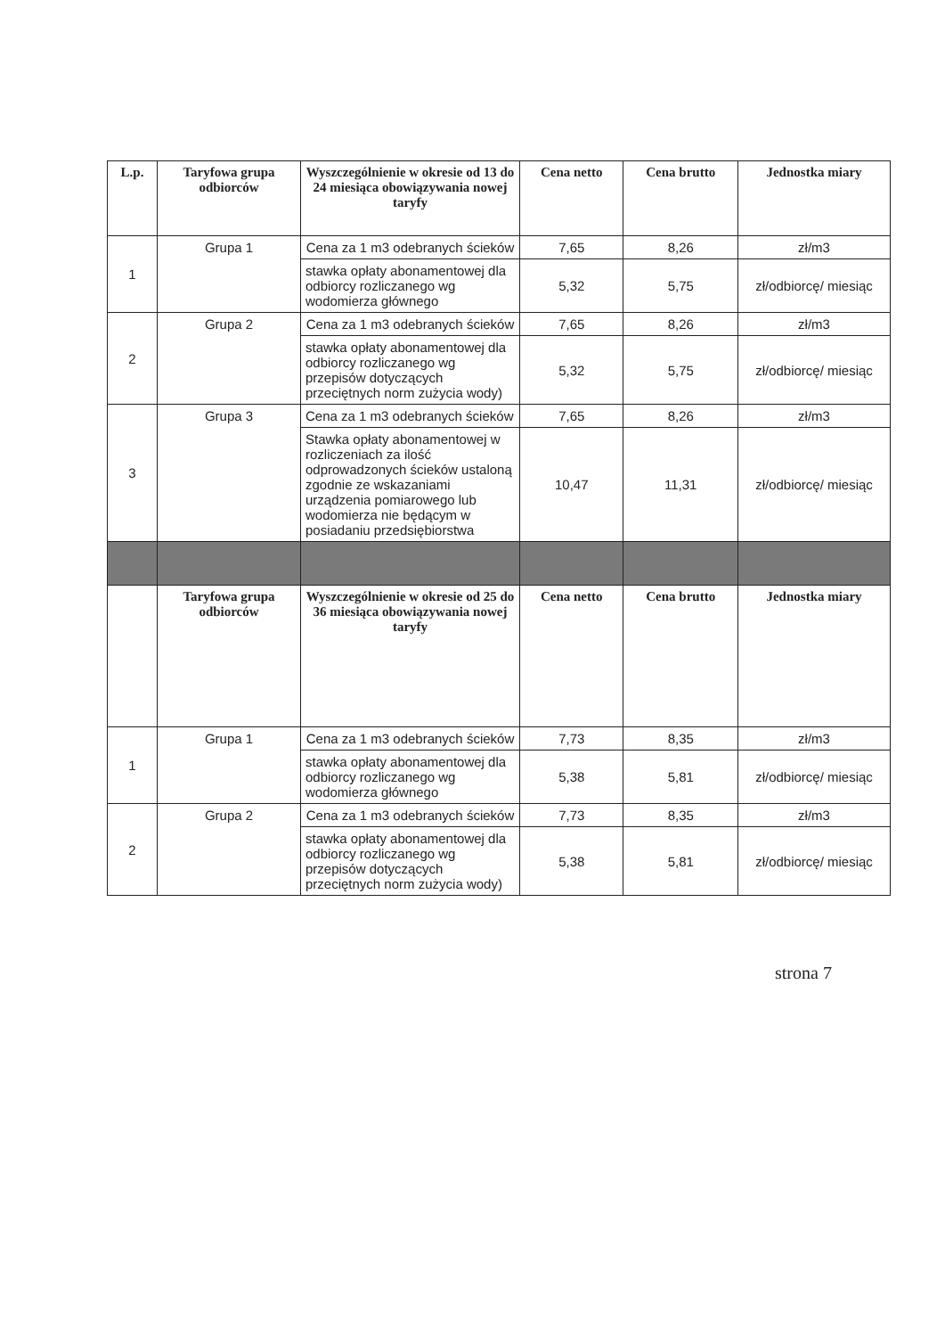| L.p. | Taryfowa grupa odbiorców | Wyszczególnienie w okresie od 13 do 24 miesiąca obowiązywania nowej taryfy | Cena netto | Cena brutto | Jednostka miary |
| --- | --- | --- | --- | --- | --- |
| 1 | Grupa 1 | Cena za 1 m3 odebranych ścieków | 7,65 | 8,26 | zł/m3 |
| | | stawka opłaty abonamentowej dla odbiorcy rozliczanego wg wodomierza głównego | 5,32 | 5,75 | zł/odbiorcę/ miesiąc |
| 2 | Grupa 2 | Cena za 1 m3 odebranych ścieków | 7,65 | 8,26 | zł/m3 |
| | | stawka opłaty abonamentowej dla odbiorcy rozliczanego wg przepisów dotyczących przeciętnych norm zużycia wody) | 5,32 | 5,75 | zł/odbiorcę/ miesiąc |
| 3 | Grupa 3 | Cena za 1 m3 odebranych ścieków | 7,65 | 8,26 | zł/m3 |
| | | Stawka opłaty abonamentowej w rozliczeniach za ilość odprowadzonych ścieków ustaloną zgodnie ze wskazaniami urządzenia pomiarowego lub wodomierza nie będącym w posiadaniu przedsiębiorstwa | 10,47 | 11,31 | zł/odbiorcę/ miesiąc |
| | Taryfowa grupa odbiorców | Wyszczególnienie w okresie od 25 do 36 miesiąca obowiązywania nowej taryfy | Cena netto | Cena brutto | Jednostka miary |
| 1 | Grupa 1 | Cena za 1 m3 odebranych ścieków | 7,73 | 8,35 | zł/m3 |
| | | stawka opłaty abonamentowej dla odbiorcy rozliczanego wg wodomierza głównego | 5,38 | 5,81 | zł/odbiorcę/ miesiąc |
| 2 | Grupa 2 | Cena za 1 m3 odebranych ścieków | 7,73 | 8,35 | zł/m3 |
| | | stawka opłaty abonamentowej dla odbiorcy rozliczanego wg przepisów dotyczących przeciętnych norm zużycia wody) | 5,38 | 5,81 | zł/odbiorcę/ miesiąc |
strona 7